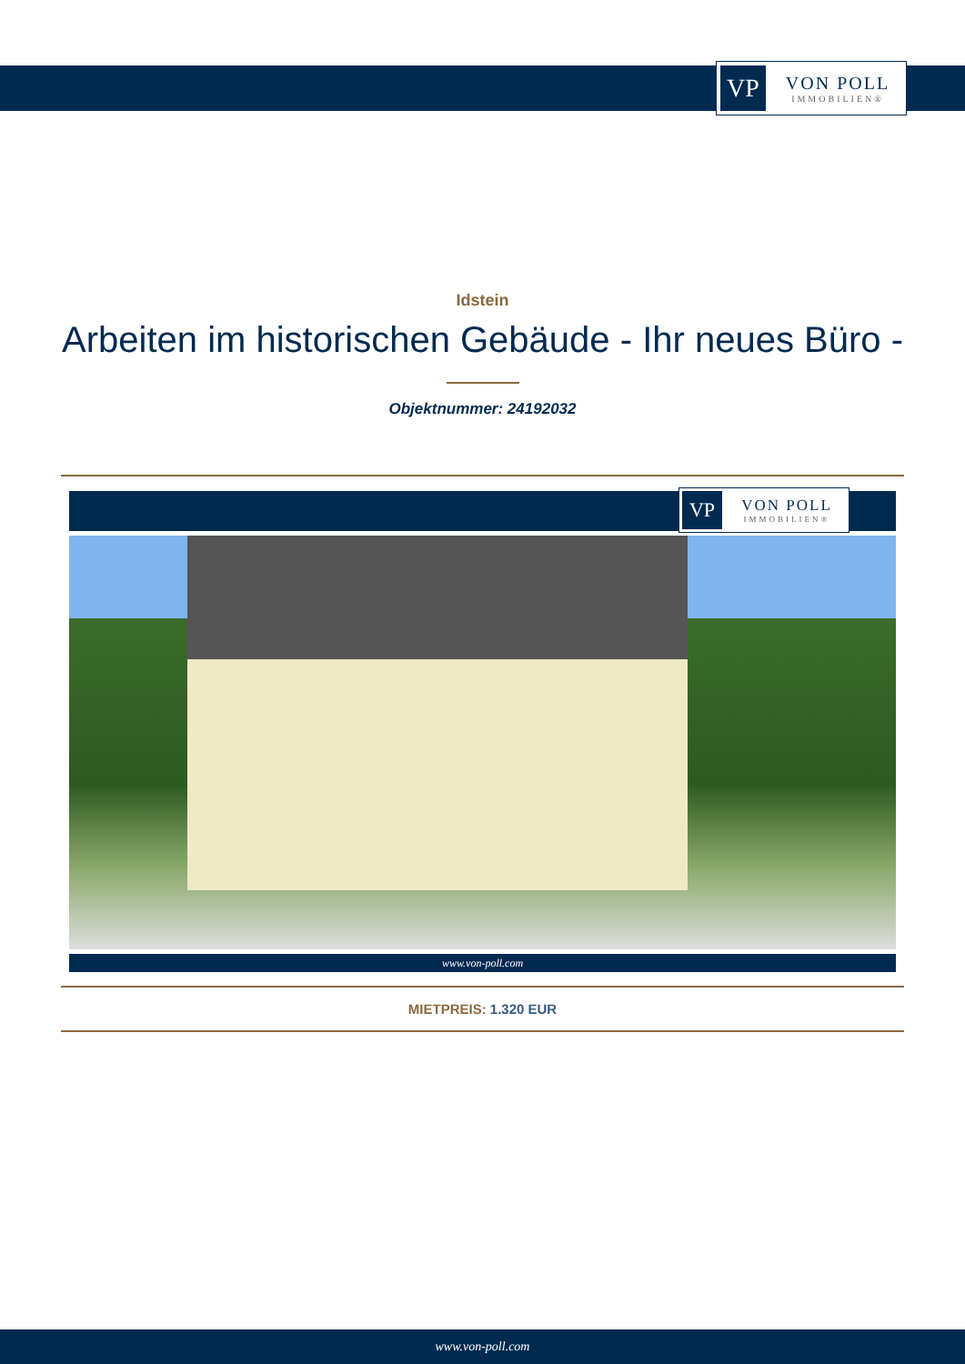VP
VON POLL
IMMOBILIEN®
Idstein
Arbeiten im historischen Gebäude - Ihr neues Büro -
Objektnummer: 24192032
VP
VON POLL
IMMOBILIEN®
www.von-poll.com
MIETPREIS: 1.320 EUR
www.von-poll.com